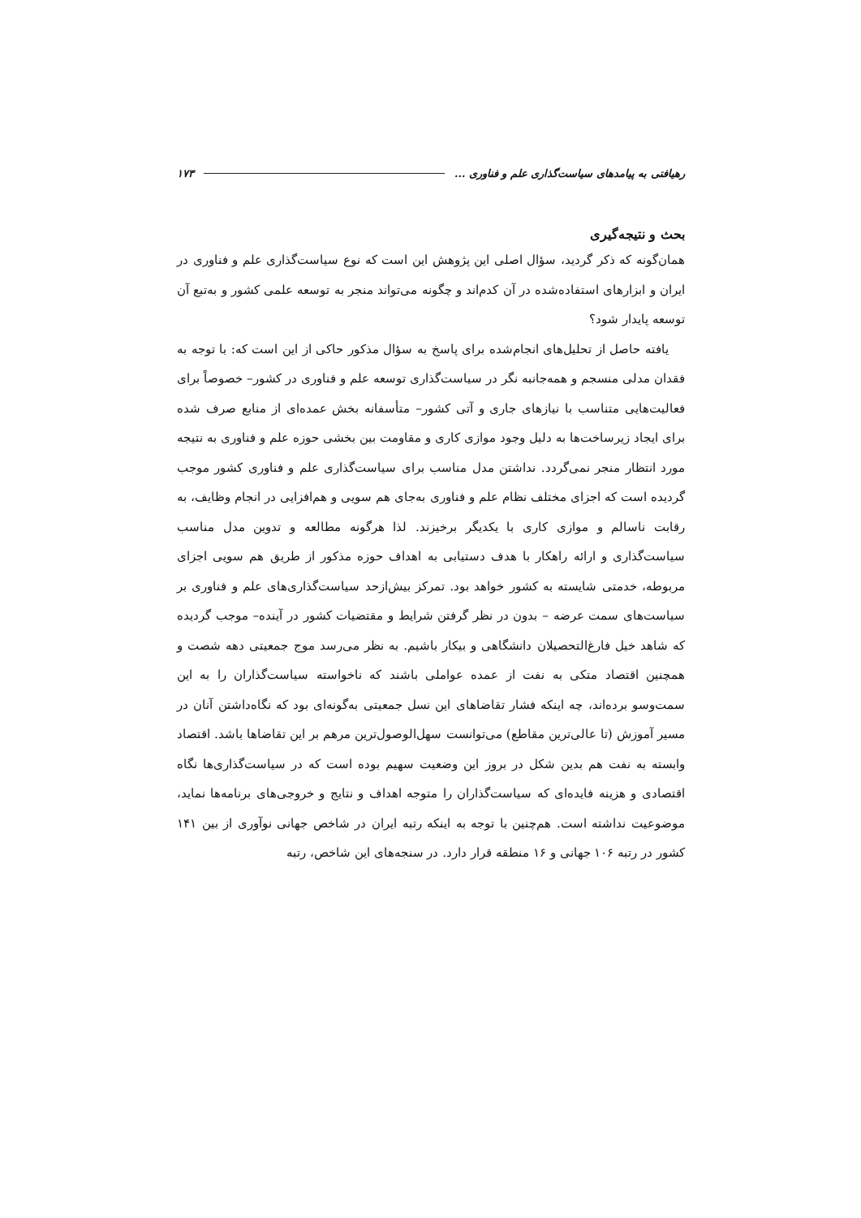رهیافتی به پیامدهای سیاست‌گذاری علم و فناوری ... ۱۷۳
بحث و نتیجه‌گیری
همان‌گونه که ذکر گردید، سؤال اصلی این پژوهش این است که نوع سیاست‌گذاری علم و فناوری در ایران و ابزارهای استفاده‌شده در آن کدم‌اند و چگونه می‌تواند منجر به توسعه علمی کشور و به‌تبع آن توسعه پایدار شود؟
یافته حاصل از تحلیل‌های انجام‌شده برای پاسخ به سؤال مذکور حاکی از این است که: با توجه به فقدان مدلی منسجم و همه‌جانبه نگر در سیاست‌گذاری توسعه علم و فناوری در کشور– خصوصاً برای فعالیت‌هایی متناسب با نیازهای جاری و آتی کشور– متأسفانه بخش عمده‌ای از منابع صرف شده برای ایجاد زیرساخت‌ها به دلیل وجود موازی کاری و مقاومت بین بخشی حوزه علم و فناوری به نتیجه مورد انتظار منجر نمی‌گردد. نداشتن مدل مناسب برای سیاست‌گذاری علم و فناوری کشور موجب گردیده است که اجزای مختلف نظام علم و فناوری به‌جای هم سویی و هم‌افزایی در انجام وظایف، به رقابت ناسالم و موازی کاری با یکدیگر برخیزند. لذا هرگونه مطالعه و تدوین مدل مناسب سیاست‌گذاری و ارائه راهکار با هدف دستیابی به اهداف حوزه مذکور از طریق هم سویی اجزای مربوطه، خدمتی شایسته به کشور خواهد بود. تمرکز بیش‌ازحد سیاست‌گذاری‌های علم و فناوری بر سیاست‌های سمت عرضه – بدون در نظر گرفتن شرایط و مقتضیات کشور در آینده– موجب گردیده که شاهد خیل فارغ‌التحصیلان دانشگاهی و بیکار باشیم. به نظر می‌رسد موج جمعیتی دهه شصت و همچنین اقتصاد متکی به نفت از عمده عواملی باشند که ناخواسته سیاست‌گذاران را به این سمت‌وسو برده‌اند، چه اینکه فشار تقاضاهای این نسل جمعیتی به‌گونه‌ای بود که نگاه‌داشتن آنان در مسیر آموزش (تا عالی‌ترین مقاطع) می‌توانست سهل‌الوصول‌ترین مرهم بر این تقاضاها باشد. اقتصاد وابسته به نفت هم بدین شکل در بروز این وضعیت سهیم بوده است که در سیاست‌گذاری‌ها نگاه اقتصادی و هزینه فایده‌ای که سیاست‌گذاران را متوجه اهداف و نتایج و خروجی‌های برنامه‌ها نماید، موضوعیت نداشته است. هم‌چنین با توجه به اینکه رتبه ایران در شاخص جهانی نوآوری از بین ۱۴۱ کشور در رتبه ۱۰۶ جهانی و ۱۶ منطقه قرار دارد. در سنجه‌های این شاخص، رتبه